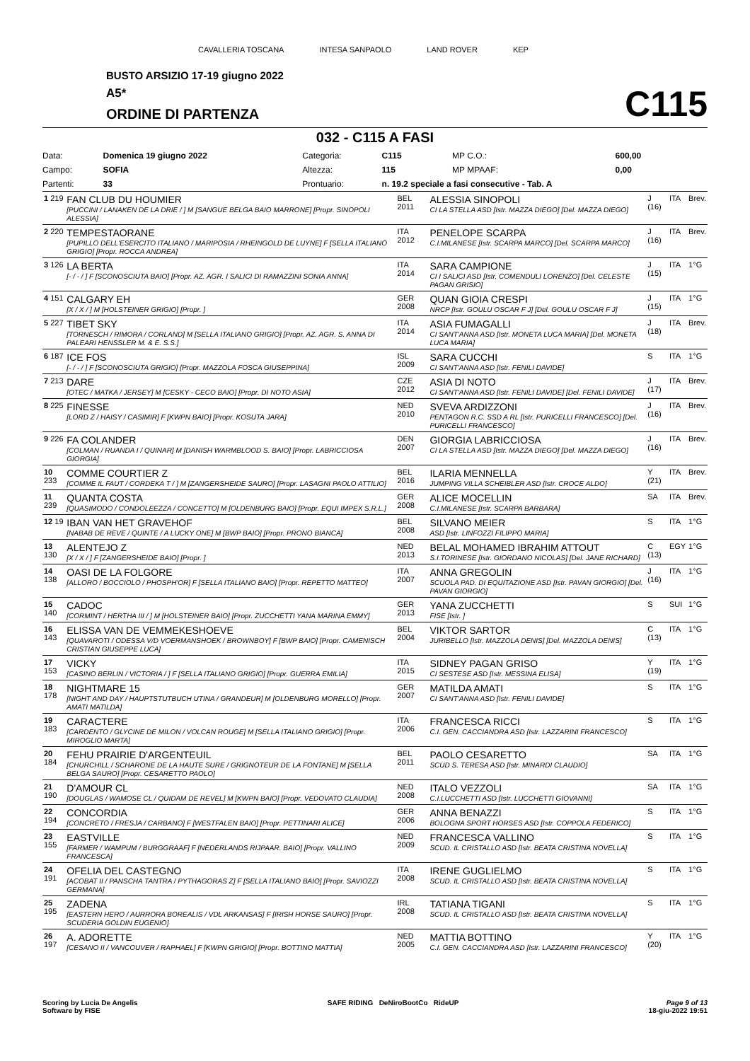CAVALLERIA TOSCANA INTESA SANPAOLO LAND ROVER KEP
BUSTO ARSIZIO 17-19 giugno 2022
A5*
ORDINE DI PARTENZA C115
032 - C115 A FASI
| Data: | Domenica 19 giugno 2022 | Categoria: | C115 | MP C.O.: | 600,00 |
| Campo: | SOFIA | Altezza: | 115 | MP MPAAF: | 0,00 |
| Partenti: | 33 | Prontuario: | n. 19.2 speciale a fasi consecutive - Tab. A | | |
| 1 219 | FAN CLUB DU HOUMIER [PUCCINI / LANAKEN DE LA DRIE / ] M [SANGUE BELGA BAIO MARRONE] [Propr. SINOPOLI ALESSIA] | BEL 2011 | ALESSIA SINOPOLI CI LA STELLA ASD [Istr. MAZZA DIEGO] [Del. MAZZA DIEGO] | J (16) | ITA | Brev. |
| 2 220 | TEMPESTAORANE [PUPILLO DELL'ESERCITO ITALIANO / MARIPOSIA / RHEINGOLD DE LUYNE] F [SELLA ITALIANO GRIGIO] [Propr. ROCCA ANDREA] | ITA 2012 | PENELOPE SCARPA C.I.MILANESE [Istr. SCARPA MARCO] [Del. SCARPA MARCO] | J (16) | ITA | Brev. |
| 3 126 | LA BERTA [- / - / ] F [SCONOSCIUTA BAIO] [Propr. AZ. AGR. I SALICI DI RAMAZZINI SONIA ANNA] | ITA 2014 | SARA CAMPIONE CI I SALICI ASD [Istr. COMENDULI LORENZO] [Del. CELESTE PAGAN GRISIO] | J (15) | ITA | 1°G |
| 4 151 | CALGARY EH [X / X / ] M [HOLSTEINER GRIGIO] [Propr. ] | GER 2008 | QUAN GIOIA CRESPI NRCP [Istr. GOULU OSCAR F J] [Del. GOULU OSCAR F J] | J (15) | ITA | 1°G |
| 5 227 | TIBET SKY [TORNESCH / RIMORA / CORLAND] M [SELLA ITALIANO GRIGIO] [Propr. AZ. AGR. S. ANNA DI PALEARI HENSSLER M. & E. S.S.] | ITA 2014 | ASIA FUMAGALLI CI SANT'ANNA ASD [Istr. MONETA LUCA MARIA] [Del. MONETA LUCA MARIA] | J (18) | ITA | Brev. |
| 6 187 | ICE FOS [- / - / ] F [SCONOSCIUTA GRIGIO] [Propr. MAZZOLA FOSCA GIUSEPPINA] | ISL 2009 | SARA CUCCHI CI SANT'ANNA ASD [Istr. FENILI DAVIDE] | S | ITA | 1°G |
| 7 213 | DARE [OTEC / MATKA / JERSEY] M [CESKY - CECO BAIO] [Propr. DI NOTO ASIA] | CZE 2012 | ASIA DI NOTO CI SANT'ANNA ASD [Istr. FENILI DAVIDE] [Del. FENILI DAVIDE] | J (17) | ITA | Brev. |
| 8 225 | FINESSE [LORD Z / HAISY / CASIMIR] F [KWPN BAIO] [Propr. KOSUTA JARA] | NED 2010 | SVEVA ARDIZZONI PENTAGON R.C. SSD A RL [Istr. PURICELLI FRANCESCO] [Del. PURICELLI FRANCESCO] | J (16) | ITA | Brev. |
| 9 226 | FA COLANDER [COLMAN / RUANDA I / QUINAR] M [DANISH WARMBLOOD S. BAIO] [Propr. LABRICCIOSA GIORGIA] | DEN 2007 | GIORGIA LABRICCIOSA CI LA STELLA ASD [Istr. MAZZA DIEGO] [Del. MAZZA DIEGO] | J (16) | ITA | Brev. |
| 10 233 | COMME COURTIER Z [COMME IL FAUT / CORDEKA T / ] M [ZANGERSHEIDE SAURO] [Propr. LASAGNI PAOLO ATTILIO] | BEL 2016 | ILARIA MENNELLA JUMPING VILLA SCHEIBLER ASD [Istr. CROCE ALDO] | Y (21) | ITA | Brev. |
| 11 239 | QUANTA COSTA [QUASIMODO / CONDOLEEZZA / CONCETTO] M [OLDENBURG BAIO] [Propr. EQUI IMPEX S.R.L.] | GER 2008 | ALICE MOCELLIN C.I.MILANESE [Istr. SCARPA BARBARA] | SA | ITA | Brev. |
| 12 19 | IBAN VAN HET GRAVEHOF [NABAB DE REVE / QUINTE / A LUCKY ONE] M [BWP BAIO] [Propr. PRONO BIANCA] | BEL 2008 | SILVANO MEIER ASD [Istr. LINFOZZI FILIPPO MARIA] | S | ITA | 1°G |
| 13 130 | ALENTEJO Z [X / X / ] F [ZANGERSHEIDE BAIO] [Propr. ] | NED 2013 | BELAL MOHAMED IBRAHIM ATTOUT S.I.TORINESE [Istr. GIORDANO NICOLAS] [Del. JANE RICHARD] | C (13) | EGY | 1°G |
| 14 138 | OASI DE LA FOLGORE [ALLORO / BOCCIOLO / PHOSPH'OR] F [SELLA ITALIANO BAIO] [Propr. REPETTO MATTEO] | ITA 2007 | ANNA GREGOLIN SCUOLA PAD. DI EQUITAZIONE ASD [Istr. PAVAN GIORGIO] [Del. PAVAN GIORGIO] | J (16) | ITA | 1°G |
| 15 140 | CADOC [CORMINT / HERTHA III / ] M [HOLSTEINER BAIO] [Propr. ZUCCHETTI YANA MARINA EMMY] | GER 2013 | YANA ZUCCHETTI FISE [Istr. ] | S | SUI | 1°G |
| 16 143 | ELISSA VAN DE VEMMEKESHOEVE [QUAVAROTI / ODESSA V/D VOERMANSHOEK / BROWNBOY] F [BWP BAIO] [Propr. CAMENISCH CRISTIAN GIUSEPPE LUCA] | BEL 2004 | VIKTOR SARTOR JURIBELLO [Istr. MAZZOLA DENIS] [Del. MAZZOLA DENIS] | C (13) | ITA | 1°G |
| 17 153 | VICKY [CASINO BERLIN / VICTORIA / ] F [SELLA ITALIANO GRIGIO] [Propr. GUERRA EMILIA] | ITA 2015 | SIDNEY PAGAN GRISO CI SESTESE ASD [Istr. MESSINA ELISA] | Y (19) | ITA | 1°G |
| 18 178 | NIGHTMARE 15 [NIGHT AND DAY / HAUPTSTUTBUCH UTINA / GRANDEUR] M [OLDENBURG MORELLO] [Propr. AMATI MATILDA] | GER 2007 | MATILDA AMATI CI SANT'ANNA ASD [Istr. FENILI DAVIDE] | S | ITA | 1°G |
| 19 183 | CARACTERE [CARDENTO / GLYCINE DE MILON / VOLCAN ROUGE] M [SELLA ITALIANO GRIGIO] [Propr. MIROGLIO MARTA] | ITA 2006 | FRANCESCA RICCI C.I. GEN. CACCIANDRA ASD [Istr. LAZZARINI FRANCESCO] | S | ITA | 1°G |
| 20 184 | FEHU PRAIRIE D'ARGENTEUIL [CHURCHILL / SCHARONE DE LA HAUTE SURE / GRIGNOTEUR DE LA FONTANE] M [SELLA BELGA SAURO] [Propr. CESARETTO PAOLO] | BEL 2011 | PAOLO CESARETTO SCUD S. TERESA ASD [Istr. MINARDI CLAUDIO] | SA | ITA | 1°G |
| 21 190 | D'AMOUR CL [DOUGLAS / WAMOSE CL / QUIDAM DE REVEL] M [KWPN BAIO] [Propr. VEDOVATO CLAUDIA] | NED 2008 | ITALO VEZZOLI C.I.LUCCHETTI ASD [Istr. LUCCHETTI GIOVANNI] | SA | ITA | 1°G |
| 22 194 | CONCORDIA [CONCRETO / FRESJA / CARBANO] F [WESTFALEN BAIO] [Propr. PETTINARI ALICE] | GER 2006 | ANNA BENAZZI BOLOGNA SPORT HORSES ASD [Istr. COPPOLA FEDERICO] | S | ITA | 1°G |
| 23 155 | EASTVILLE [FARMER / WAMPUM / BURGGRAAF] F [NEDERLANDS RIJPAAR. BAIO] [Propr. VALLINO FRANCESCA] | NED 2009 | FRANCESCA VALLINO SCUD. IL CRISTALLO ASD [Istr. BEATA CRISTINA NOVELLA] | S | ITA | 1°G |
| 24 191 | OFELIA DEL CASTEGNO [ACOBAT II / PANSCHA TANTRA / PYTHAGORAS Z] F [SELLA ITALIANO BAIO] [Propr. SAVIOZZI GERMANA] | ITA 2008 | IRENE GUGLIELMO SCUD. IL CRISTALLO ASD [Istr. BEATA CRISTINA NOVELLA] | S | ITA | 1°G |
| 25 195 | ZADENA [EASTERN HERO / AURRORA BOREALIS / VDL ARKANSAS] F [IRISH HORSE SAURO] [Propr. SCUDERIA GOLDIN EUGENIO] | IRL 2008 | TATIANA TIGANI SCUD. IL CRISTALLO ASD [Istr. BEATA CRISTINA NOVELLA] | S | ITA | 1°G |
| 26 197 | A. ADORETTE [CESANO II / VANCOUVER / RAPHAEL] F [KWPN GRIGIO] [Propr. BOTTINO MATTIA] | NED 2005 | MATTIA BOTTINO C.I. GEN. CACCIANDRA ASD [Istr. LAZZARINI FRANCESCO] | Y (20) | ITA | 1°G |
Scoring by Lucia De Angelis
Software by FISE
SAFE RIDING DeNiroBootCo RideUP
Page 9 of 13
18-giu-2022 19:51